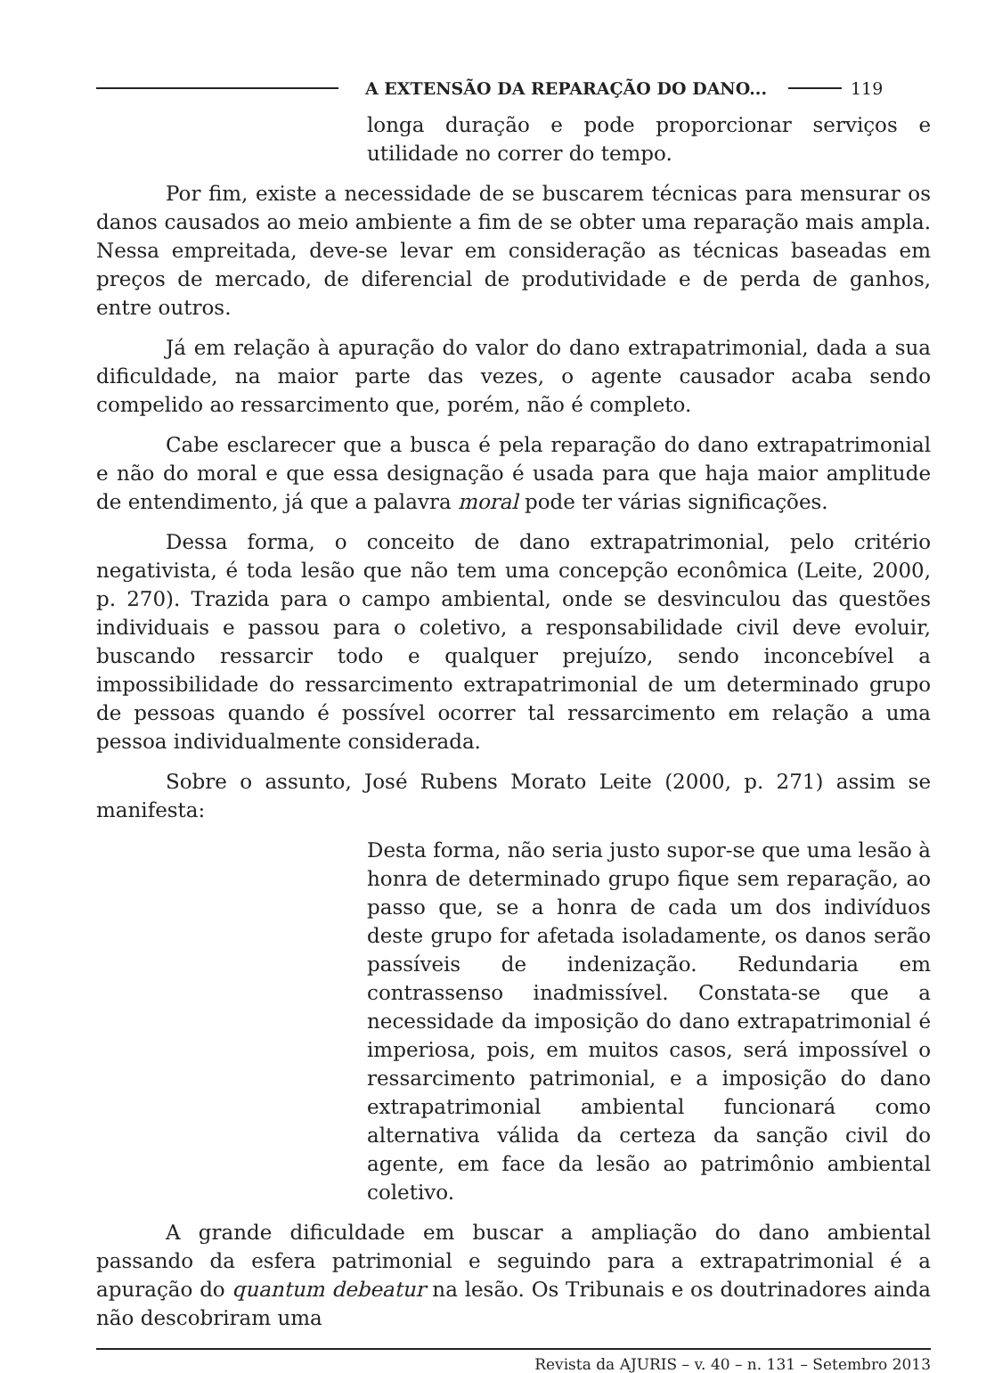A EXTENSÃO DA REPARAÇÃO DO DANO... 119
longa duração e pode proporcionar serviços e utilidade no correr do tempo.
Por fim, existe a necessidade de se buscarem técnicas para mensurar os danos causados ao meio ambiente a fim de se obter uma reparação mais ampla. Nessa empreitada, deve-se levar em consideração as técnicas baseadas em preços de mercado, de diferencial de produtividade e de perda de ganhos, entre outros.
Já em relação à apuração do valor do dano extrapatrimonial, dada a sua dificuldade, na maior parte das vezes, o agente causador acaba sendo compelido ao ressarcimento que, porém, não é completo.
Cabe esclarecer que a busca é pela reparação do dano extrapatrimonial e não do moral e que essa designação é usada para que haja maior amplitude de entendimento, já que a palavra moral pode ter várias significações.
Dessa forma, o conceito de dano extrapatrimonial, pelo critério negativista, é toda lesão que não tem uma concepção econômica (Leite, 2000, p. 270). Trazida para o campo ambiental, onde se desvinculou das questões individuais e passou para o coletivo, a responsabilidade civil deve evoluir, buscando ressarcir todo e qualquer prejuízo, sendo inconcebível a impossibilidade do ressarcimento extrapatrimonial de um determinado grupo de pessoas quando é possível ocorrer tal ressarcimento em relação a uma pessoa individualmente considerada.
Sobre o assunto, José Rubens Morato Leite (2000, p. 271) assim se manifesta:
Desta forma, não seria justo supor-se que uma lesão à honra de determinado grupo fique sem reparação, ao passo que, se a honra de cada um dos indivíduos deste grupo for afetada isoladamente, os danos serão passíveis de indenização. Redundaria em contrassenso inadmissível. Constata-se que a necessidade da imposição do dano extrapatrimonial é imperiosa, pois, em muitos casos, será impossível o ressarcimento patrimonial, e a imposição do dano extrapatrimonial ambiental funcionará como alternativa válida da certeza da sanção civil do agente, em face da lesão ao patrimônio ambiental coletivo.
A grande dificuldade em buscar a ampliação do dano ambiental passando da esfera patrimonial e seguindo para a extrapatrimonial é a apuração do quantum debeatur na lesão. Os Tribunais e os doutrinadores ainda não descobriram uma
Revista da AJURIS – v. 40 – n. 131 – Setembro 2013